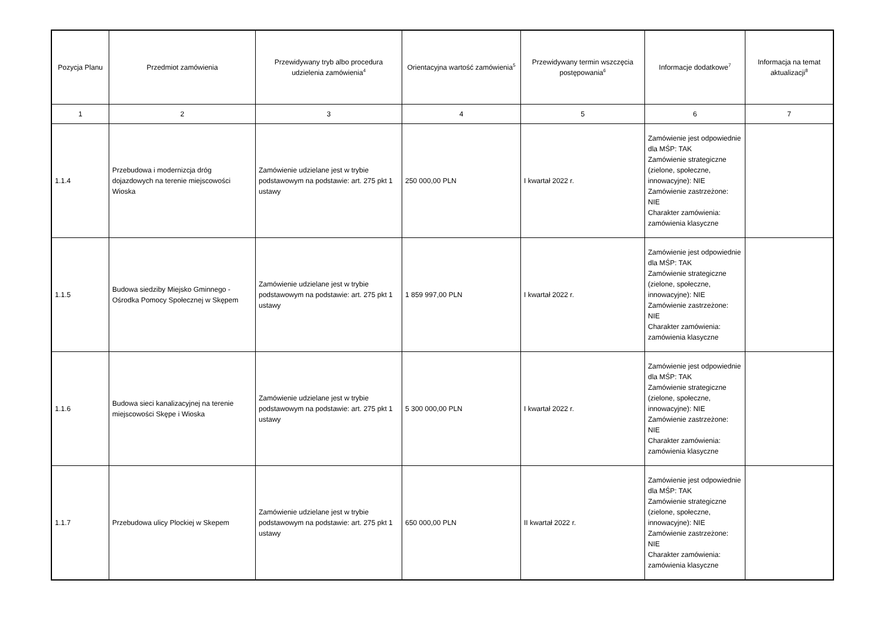| Pozycja Planu | Przedmiot zamówienia | Przewidywany tryb albo procedura udzielenia zamówienia<sup>4</sup> | Orientacyjna wartość zamówienia<sup>5</sup> | Przewidywany termin wszczęcia postępowania<sup>6</sup> | Informacje dodatkowe<sup>7</sup> | Informacja na temat aktualizacji<sup>8</sup> |
| --- | --- | --- | --- | --- | --- | --- |
| 1 | 2 | 3 | 4 | 5 | 6 | 7 |
| 1.1.4 | Przebudowa i modernizcja dróg dojazdowych na terenie miejscowości Wioska | Zamówienie udzielane jest w trybie podstawowym na podstawie: art. 275 pkt 1 ustawy | 250 000,00 PLN | I kwartał 2022 r. | Zamówienie jest odpowiednie dla MŚP: TAK Zamówienie strategiczne (zielone, społeczne, innowacyjne): NIE Zamówienie zastrzeżone: NIE Charakter zamówienia: zamówienia klasyczne | |
| 1.1.5 | Budowa siedziby Miejsko Gminnego - Ośrodka Pomocy Społecznej w Skępem | Zamówienie udzielane jest w trybie podstawowym na podstawie: art. 275 pkt 1 ustawy | 1 859 997,00 PLN | I kwartał 2022 r. | Zamówienie jest odpowiednie dla MŚP: TAK Zamówienie strategiczne (zielone, społeczne, innowacyjne): NIE Zamówienie zastrzeżone: NIE Charakter zamówienia: zamówienia klasyczne | |
| 1.1.6 | Budowa sieci kanalizacyjnej na terenie miejscowości Skępe i Wioska | Zamówienie udzielane jest w trybie podstawowym na podstawie: art. 275 pkt 1 ustawy | 5 300 000,00 PLN | I kwartał 2022 r. | Zamówienie jest odpowiednie dla MŚP: TAK Zamówienie strategiczne (zielone, społeczne, innowacyjne): NIE Zamówienie zastrzeżone: NIE Charakter zamówienia: zamówienia klasyczne | |
| 1.1.7 | Przebudowa ulicy Plockiej w Skepem | Zamówienie udzielane jest w trybie podstawowym na podstawie: art. 275 pkt 1 ustawy | 650 000,00 PLN | II kwartał 2022 r. | Zamówienie jest odpowiednie dla MŚP: TAK Zamówienie strategiczne (zielone, społeczne, innowacyjne): NIE Zamówienie zastrzeżone: NIE Charakter zamówienia: zamówienia klasyczne | |